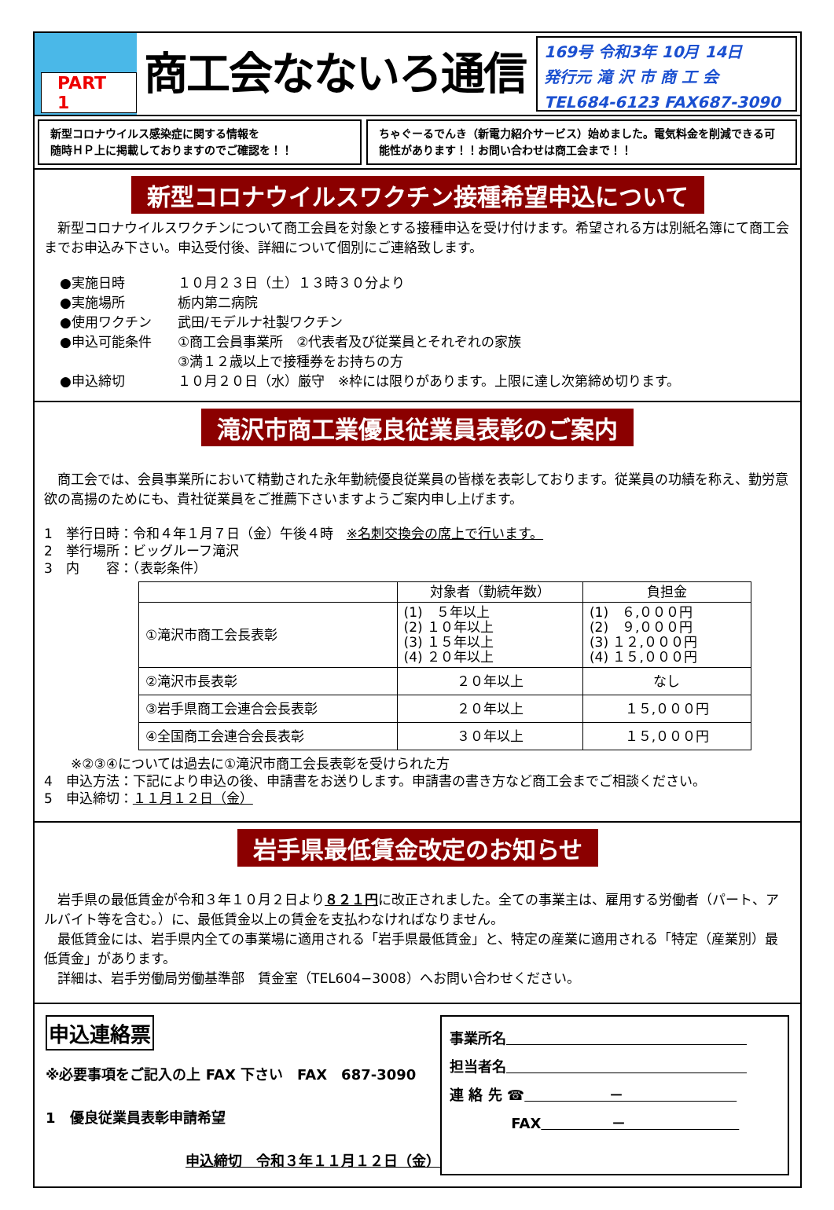PART 1
商工会なないろ通信
169号 令和3年 10月 14日
発行元 滝 沢 市 商 工 会
TEL684-6123 FAX687-3090
新型コロナウイルス感染症に関する情報を
随時ＨＰ上に掲載しておりますのでご確認を！！
ちゃぐーるでんき（新電力紹介サービス）始めました。電気料金を削減できる可能性があります！！お問い合わせは商工会まで！！
新型コロナウイルスワクチン接種希望申込について
　新型コロナウイルスワクチンについて商工会員を対象とする接種申込を受け付けます。希望される方は別紙名簿にて商工会までお申込み下さい。申込受付後、詳細について個別にご連絡致します。
●実施日時 １０月２３日（土）１３時３０分より ●実施場所 栃内第二病院 ●使用ワクチン 武田/モデルナ社製ワクチン ●申込可能条件 ①商工会員事業所　②代表者及び従業員とそれぞれの家族
③満１２歳以上で接種券をお持ちの方 ●申込締切 １０月２０日（水）厳守　※枠には限りがあります。上限に達し次第締め切ります。
滝沢市商工業優良従業員表彰のご案内
　商工会では、会員事業所において精勤された永年勤続優良従業員の皆様を表彰しております。従業員の功績を称え、勤労意欲の高揚のためにも、貴社従業員をご推薦下さいますようご案内申し上げます。
1　挙行日時：令和４年１月７日（金）午後４時　※名刺交換会の席上で行います。
2　挙行場所：ビッグルーフ滝沢
3　内　　容：（表彰条件）
| | 対象者（勤続年数） | 負担金 |
| --- | --- | --- |
| ①滝沢市商工会長表彰 | (1) ５年以上 (2) １０年以上 (3) １５年以上 (4) ２０年以上 | (1) ６,０００円 (2) ９,０００円 (3) １２,０００円 (4) １５,０００円 |
| ②滝沢市長表彰 | ２０年以上 | なし |
| ③岩手県商工会連合会長表彰 | ２０年以上 | １５,０００円 |
| ④全国商工会連合会長表彰 | ３０年以上 | １５,０００円 |
　　※②③④については過去に①滝沢市商工会長表彰を受けられた方
4　申込方法：下記により申込の後、申請書をお送りします。申請書の書き方など商工会までご相談ください。
5　申込締切：１１月１２日（金）
岩手県最低賃金改定のお知らせ
　岩手県の最低賃金が令和３年１０月２日より８２１円に改正されました。全ての事業主は、雇用する労働者（パート、アルバイト等を含む。）に、最低賃金以上の賃金を支払わなければなりません。
　最低賃金には、岩手県内全ての事業場に適用される「岩手県最低賃金」と、特定の産業に適用される「特定（産業別）最低賃金」があります。
　詳細は、岩手労働局労働基準部　賃金室（TEL604−3008）へお問い合わせください。
申込連絡票
※必要事項をご記入の上 FAX 下さい　FAX　687-3090
1　優良従業員表彰申請希望
申込締切　令和３年１１月１２日（金）
事業所名　　　　　　　　　　　　　　　　　
担当者名　　　　　　　　　　　　　　　　　
連 絡 先 ☎　　　　　　－　　　　　　　　
　　　　 FAX　　　　　－